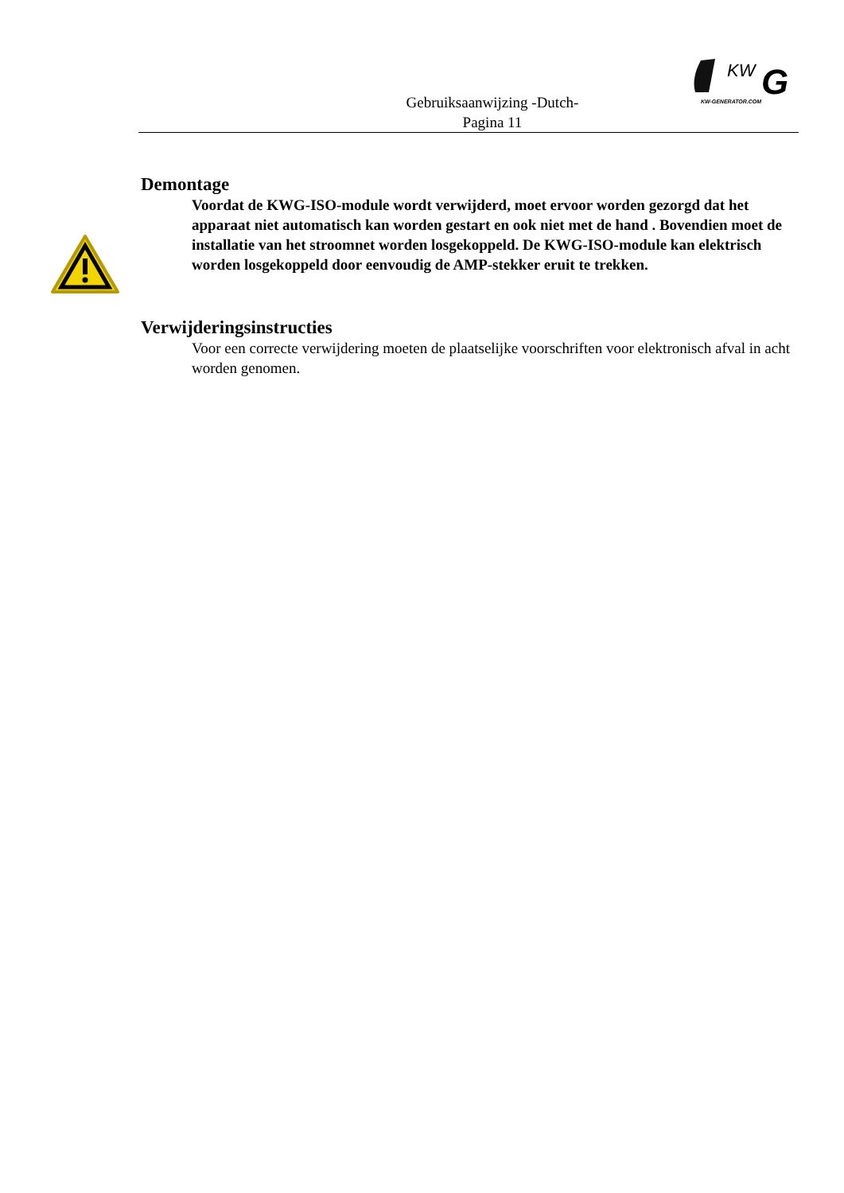Gebruiksaanwijzing -Dutch-
Pagina 11
KW
G
KW-GENERATOR.COM
Demontage
Voordat de KWG-ISO-module wordt verwijderd, moet ervoor worden gezorgd dat het apparaat niet automatisch kan worden gestart en ook niet met de hand . Bovendien moet de installatie van het stroomnet worden losgekoppeld. De KWG-ISO-module kan elektrisch worden losgekoppeld door eenvoudig de AMP-stekker eruit te trekken.
Verwijderingsinstructies
Voor een correcte verwijdering moeten de plaatselijke voorschriften voor elektronisch afval in acht worden genomen.